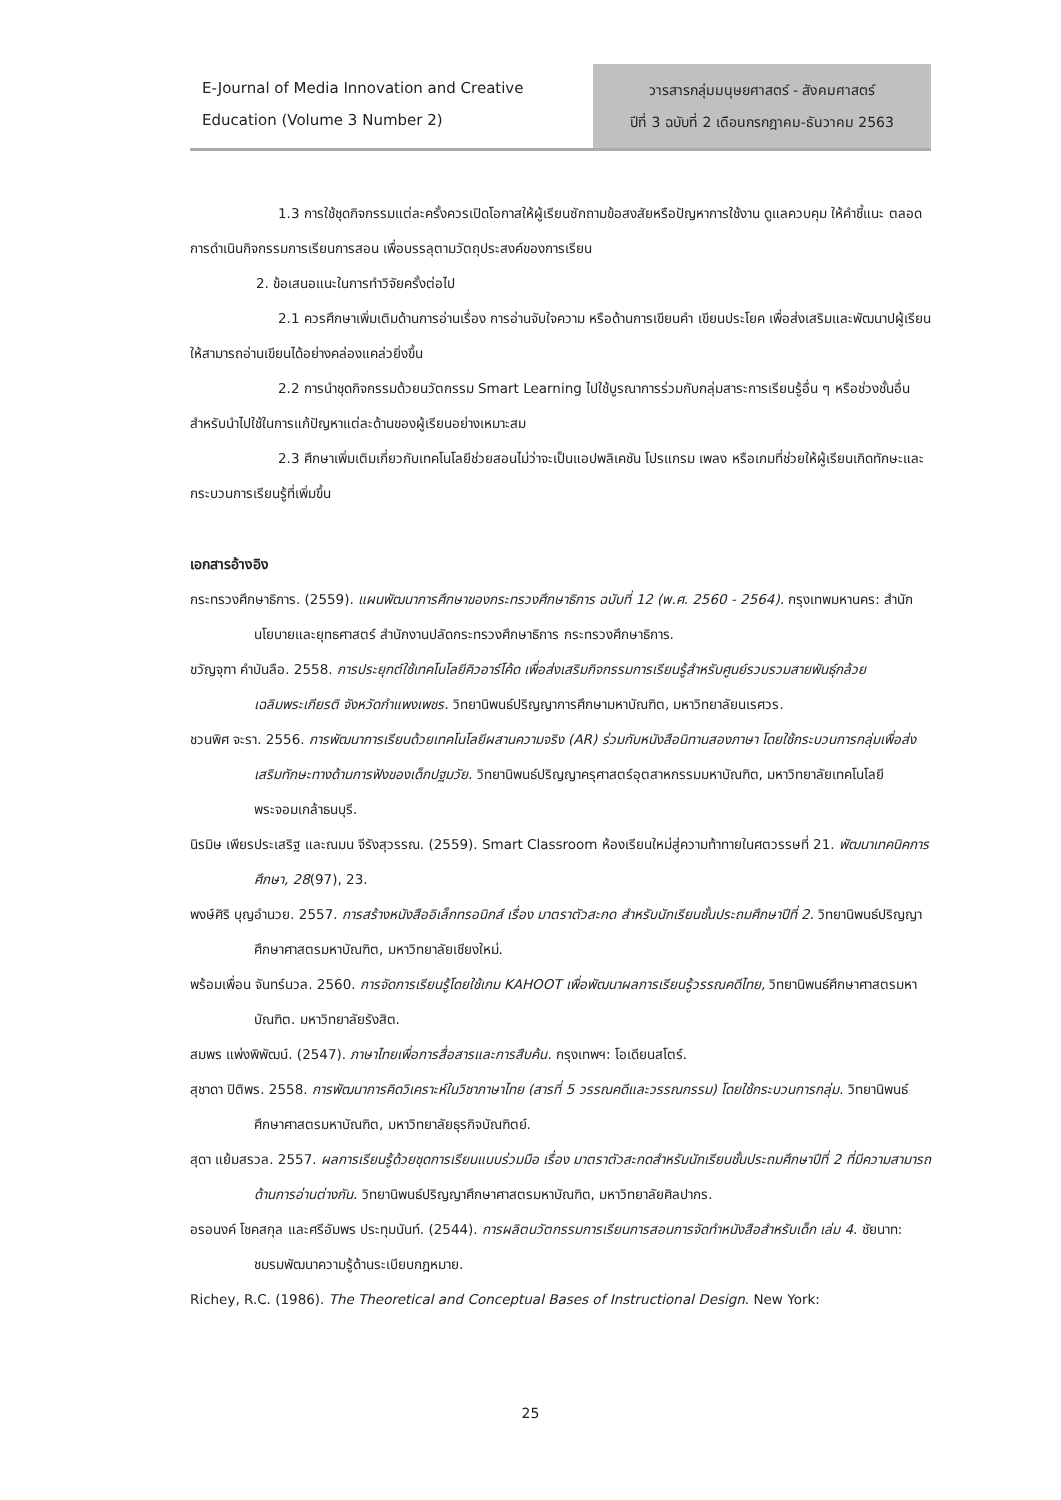E-Journal of Media Innovation and Creative
Education (Volume 3 Number 2)
วารสารกลุ่มมนุษยศาสตร์ - สังคมศาสตร์
ปีที่ 3 ฉบับที่ 2 เดือนกรกฎาคม-ธันวาคม 2563
1.3 การใช้ชุดกิจกรรมแต่ละครั้งควรเปิดโอกาสให้ผู้เรียนซักถามข้อสงสัยหรือปัญหาการใช้งาน ดูแลควบคุม ให้คำชี้แนะ ตลอดการดำเนินกิจกรรมการเรียนการสอน เพื่อบรรลุตามวัตถุประสงค์ของการเรียน
2. ข้อเสนอแนะในการทำวิจัยครั้งต่อไป
2.1 ควรศึกษาเพิ่มเติมด้านการอ่านเรื่อง การอ่านจับใจความ หรือด้านการเขียนคำ เขียนประโยค เพื่อส่งเสริมและพัฒนาปผู้เรียนให้สามารถอ่านเขียนได้อย่างคล่องแคล่วยิ่งขึ้น
2.2 การนำชุดกิจกรรมด้วยนวัตกรรม Smart Learning ไปใช้บูรณาการร่วมกับกลุ่มสาระการเรียนรู้อื่น ๆ หรือช่วงชั้นอื่น สำหรับนำไปใช้ในการแก้ปัญหาแต่ละด้านของผู้เรียนอย่างเหมาะสม
2.3 ศึกษาเพิ่มเติมเกี่ยวกับเทคโนโลยีช่วยสอนไม่ว่าจะเป็นแอปพลิเคชัน โปรแกรม เพลง หรือเกมที่ช่วยให้ผู้เรียนเกิดทักษะและกระบวนการเรียนรู้ที่เพิ่มขึ้น
เอกสารอ้างอิง
กระทรวงศึกษาธิการ. (2559). แผนพัฒนาการศึกษาของกระทรวงศึกษาธิการ ฉบับที่ 12 (พ.ศ. 2560 - 2564). กรุงเทพมหานคร: สำนักนโยบายและยุทธศาสตร์ สำนักงานปลัดกระทรวงศึกษาธิการ กระทรวงศึกษาธิการ.
ขวัญจุฑา คำบันลือ. 2558. การประยุกต์ใช้เทคโนโลยีคิวอาร์โค้ด เพื่อส่งเสริมกิจกรรมการเรียนรู้สำหรับศูนย์รวบรวมสายพันธุ์กล้วยเฉลิมพระเกียรติ จังหวัดกำแพงเพชร. วิทยานิพนธ์ปริญญาการศึกษามหาบัณฑิต, มหาวิทยาลัยนเรศวร.
ชวนพิศ จะรา. 2556. การพัฒนาการเรียนด้วยเทคโนโลยีผสานความจริง (AR) ร่วมกับหนังสือนิทานสองภาษา โดยใช้กระบวนการกลุ่มเพื่อส่งเสริมทักษะทางด้านการฟังของเด็กปฐมวัย. วิทยานิพนธ์ปริญญาครุศาสตร์อุตสาหกรรมมหาบัณฑิต, มหาวิทยาลัยเทคโนโลยีพระจอมเกล้าธนบุรี.
นิรมิษ เพียรประเสริฐ และณมน จีรังสุวรรณ. (2559). Smart Classroom ห้องเรียนใหม่สู่ความท้าทายในศตวรรษที่ 21. พัฒนาเทคนิคการศึกษา, 28(97), 23.
พงษ์ศิริ บุญอำนวย. 2557. การสร้างหนังสืออิเล็กทรอนิกส์ เรื่อง มาตราตัวสะกด สำหรับนักเรียนชั้นประถมศึกษาปีที่ 2. วิทยานิพนธ์ปริญญาศึกษาศาสตรมหาบัณฑิต, มหาวิทยาลัยเชียงใหม่.
พร้อมเพื่อน จันทร์นวล. 2560. การจัดการเรียนรู้โดยใช้เกม KAHOOT เพื่อพัฒนาผลการเรียนรู้วรรณคดีไทย, วิทยานิพนธ์ศึกษาศาสตรมหาบัณฑิต. มหาวิทยาลัยรังสิต.
สมพร แพ่งพิพัฒน์. (2547). ภาษาไทยเพื่อการสื่อสารและการสืบค้น. กรุงเทพฯ: โอเดียนสโตร์.
สุชาดา ปิติพร. 2558. การพัฒนาการคิดวิเคราะห์ในวิชาภาษาไทย (สารที่ 5 วรรณคดีและวรรณกรรม) โดยใช้กระบวนการกลุ่ม. วิทยานิพนธ์ศึกษาศาสตรมหาบัณฑิต, มหาวิทยาลัยธุรกิจบัณฑิตย์.
สุดา แย้มสรวล. 2557. ผลการเรียนรู้ด้วยชุดการเรียนแบบร่วมมือ เรื่อง มาตราตัวสะกดสำหรับนักเรียนชั้นประถมศึกษาปีที่ 2 ที่มีความสามารถด้านการอ่านต่างกัน. วิทยานิพนธ์ปริญญาศึกษาศาสตรมหาบัณฑิต, มหาวิทยาลัยศิลปากร.
อรอนงค์ โชคสกุล และศรีอัมพร ประทุมนันท์. (2544). การผลิตนวัตกรรมการเรียนการสอนการจัดทำหนังสือสำหรับเด็ก เล่ม 4. ชัยนาท: ชมรมพัฒนาความรู้ด้านระเบียบกฎหมาย.
Richey, R.C. (1986). The Theoretical and Conceptual Bases of Instructional Design. New York:
25